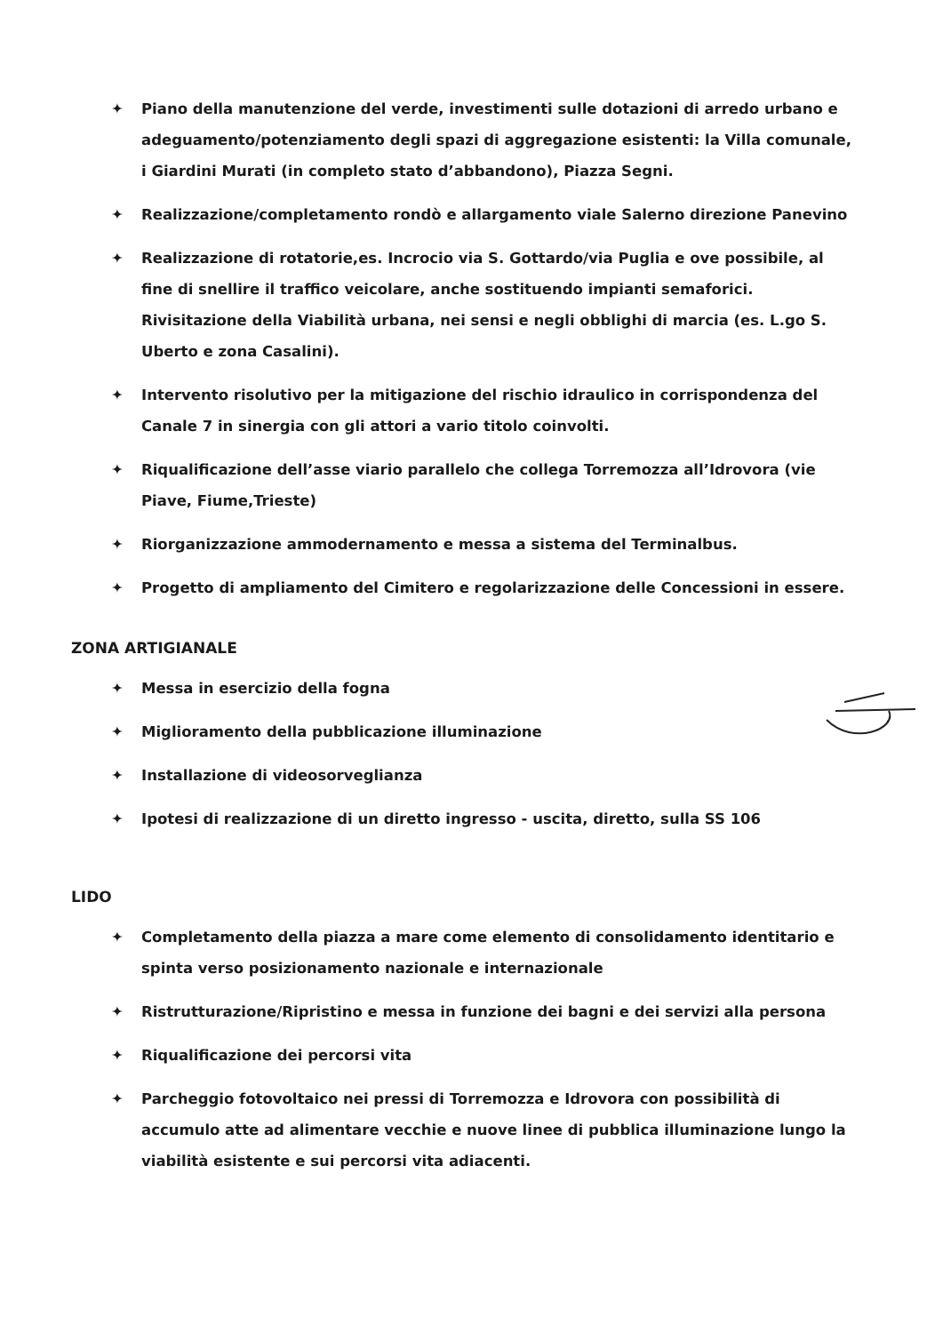✦ Piano della manutenzione del verde, investimenti sulle dotazioni di arredo urbano e adeguamento/potenziamento degli spazi di aggregazione esistenti: la Villa comunale, i Giardini Murati (in completo stato d’abbandono), Piazza Segni.
✦ Realizzazione/completamento rondò e allargamento viale Salerno direzione Panevino
✦ Realizzazione di rotatorie,es. Incrocio via S. Gottardo/via Puglia e ove possibile, al fine di snellire il traffico veicolare, anche sostituendo impianti semaforici. Rivisitazione della Viabilità urbana, nei sensi e negli obblighi di marcia (es. L.go S. Uberto e zona Casalini).
✦ Intervento risolutivo per la mitigazione del rischio idraulico in corrispondenza del Canale 7 in sinergia con gli attori a vario titolo coinvolti.
✦ Riqualificazione dell’asse viario parallelo che collega Torremozza all’Idrovora (vie Piave, Fiume,Trieste)
✦ Riorganizzazione ammodernamento e messa a sistema del Terminalbus.
✦ Progetto di ampliamento del Cimitero e regolarizzazione delle Concessioni in essere.
ZONA ARTIGIANALE
✦ Messa in esercizio della fogna
✦ Miglioramento della pubblicazione illuminazione
✦ Installazione di videosorveglianza
✦ Ipotesi di realizzazione di un diretto ingresso - uscita, diretto, sulla SS 106
LIDO
✦ Completamento della piazza a mare come elemento di consolidamento identitario e spinta verso posizionamento nazionale e internazionale
✦ Ristrutturazione/Ripristino e messa in funzione dei bagni e dei servizi alla persona
✦ Riqualificazione dei percorsi vita
✦ Parcheggio fotovoltaico nei pressi di Torremozza e Idrovora con possibilità di accumulo atte ad alimentare vecchie e nuove linee di pubblica illuminazione lungo la viabilità esistente e sui percorsi vita adiacenti.